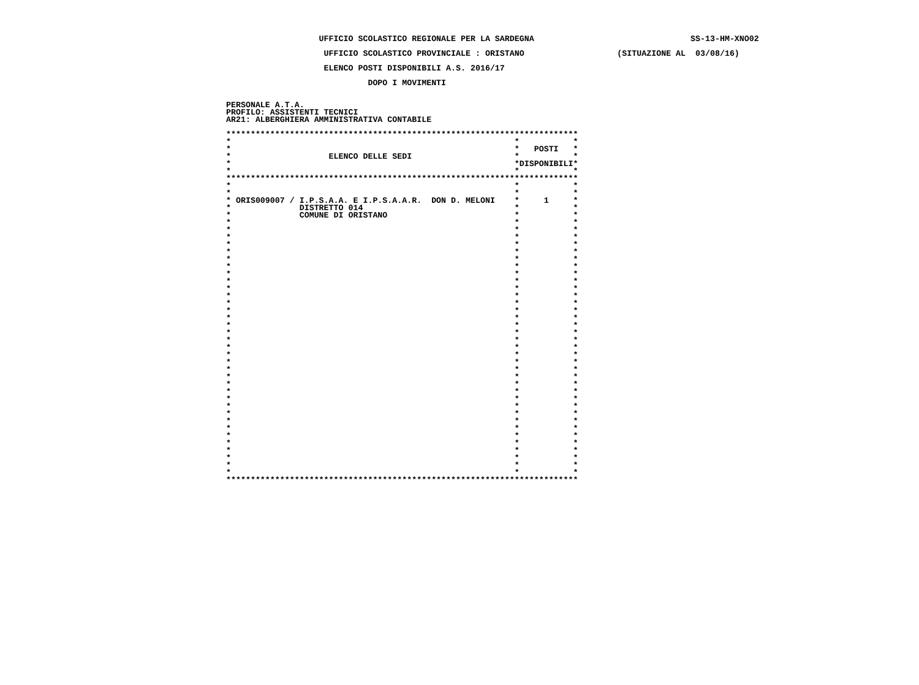UFFICIO SCOLASTICO REGIONALE PER LA SARDEGNA                                SS-13-HM-XNO02

                    UFFICIO SCOLASTICO PROVINCIALE : ORISTANO                   (SITUAZIONE AL  03/08/16)

                    ELENCO POSTI DISPONIBILI A.S. 2016/17

                             DOPO I MOVIMENTI


PERSONALE A.T.A.
PROFILO: ASSISTENTI TECNICI
AR21: ALBERGHIERA AMMINISTRATIVA CONTABILE

************************************************************************
*                                                          *           *
*                                                          *   POSTI   *
*                    ELENCO DELLE SEDI                     *           *
*                                                          *DISPONIBILI*
*                                                          *           *
************************************************************************
*                                                          *           *
*                                                          *           *
* ORIS009007 / I.P.S.A.A. E I.P.S.A.A.R.  DON D. MELONI    *     1     *
*              DISTRETTO 014                               *           *
*              COMUNE DI ORISTANO                          *           *
*                                                          *           *
*                                                          *           *
*                                                          *           *
*                                                          *           *
*                                                          *           *
*                                                          *           *
*                                                          *           *
*                                                          *           *
*                                                          *           *
*                                                          *           *
*                                                          *           *
*                                                          *           *
*                                                          *           *
*                                                          *           *
*                                                          *           *
*                                                          *           *
*                                                          *           *
*                                                          *           *
*                                                          *           *
*                                                          *           *
*                                                          *           *
*                                                          *           *
*                                                          *           *
*                                                          *           *
*                                                          *           *
*                                                          *           *
*                                                          *           *
*                                                          *           *
*                                                          *           *
*                                                          *           *
*                                                          *           *
*                                                          *           *
*                                                          *           *
*                                                          *           *
*                                                          *           *
************************************************************************